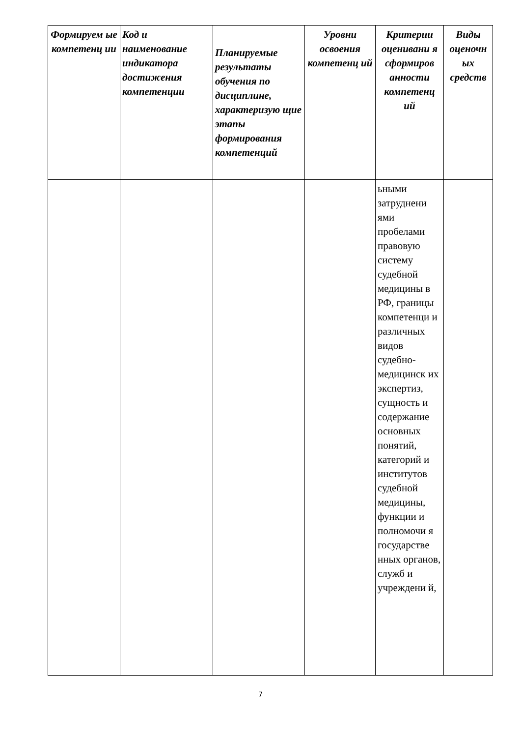| Формируем ые компетенц ии | Код и наименование индикатора достижения компетенции | Планируемые результаты обучения по дисциплине, характеризую щие этапы формирования компетенций | Уровни освоения компетенц ий | Критерии оценивани я сформиров анности компетенц ий | Виды оценочн ых средств |
| --- | --- | --- | --- | --- | --- |
| | | | | ьными затруднени ями пробелами правовую систему судебной медицины в РФ, границы компетенци и различных видов судебно-медицинск их экспертиз, сущность и содержание основных понятий, категорий и институтов судебной медицины, функции и полномочи я государстве нных органов, служб и учреждени й, | |
7